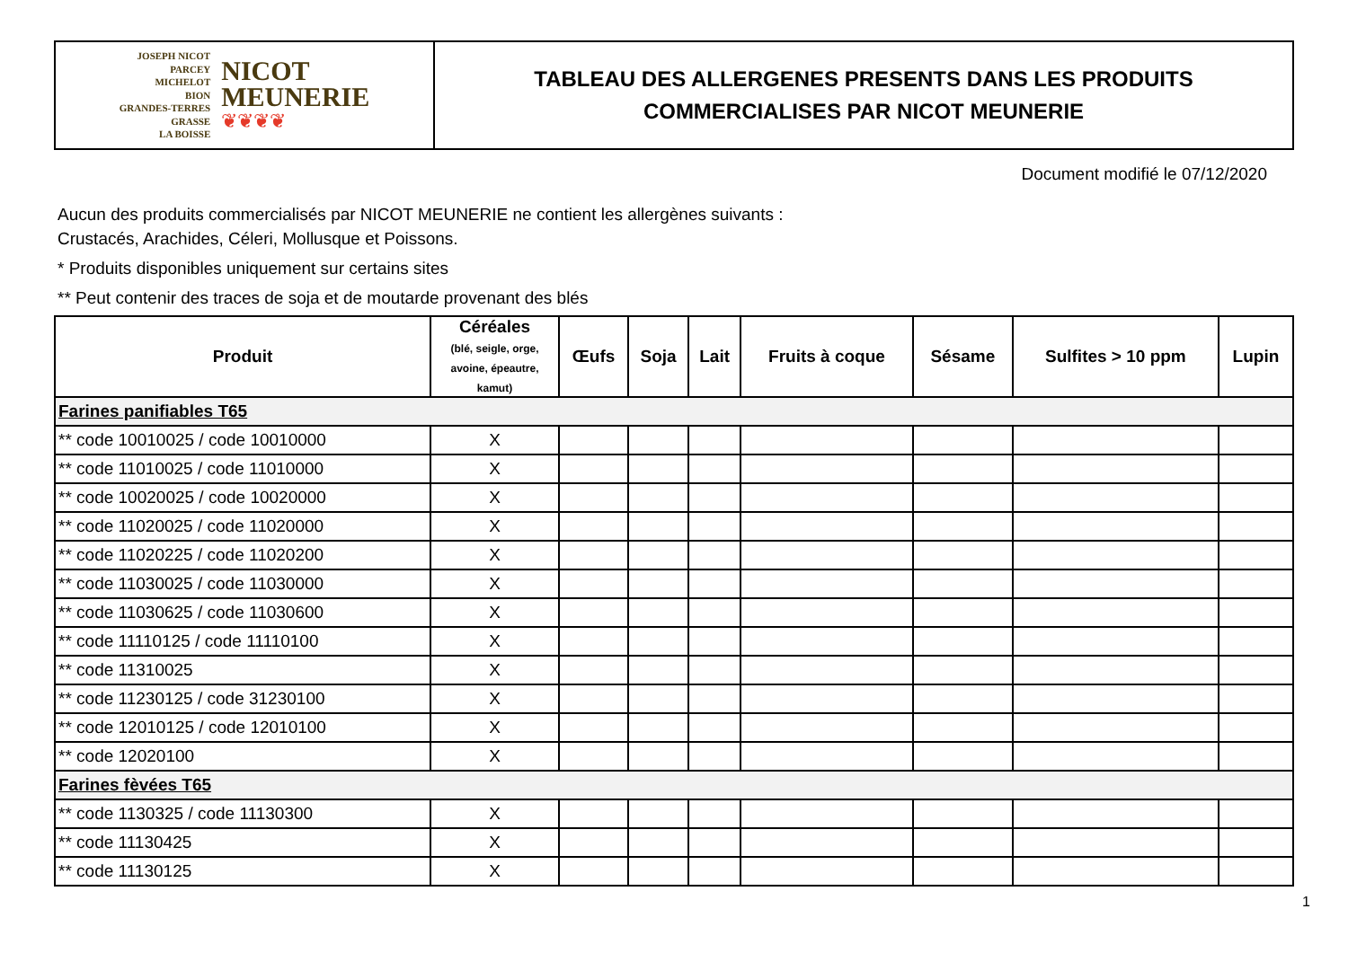JOSEPH NICOT
PARCEY
MICHELOT
BION
GRANDES-TERRES
GRASSE
LA BOISSE
NICOT
MEUNERIE
❦❦❦❦
TABLEAU DES ALLERGENES PRESENTS DANS LES PRODUITS
COMMERCIALISES PAR NICOT MEUNERIE
Document modifié le 07/12/2020
Aucun des produits commercialisés par NICOT MEUNERIE ne contient les allergènes suivants :
Crustacés, Arachides, Céleri, Mollusque et Poissons.
* Produits disponibles uniquement sur certains sites
** Peut contenir des traces de soja et de moutarde provenant des blés
| Produit | Céréales (blé, seigle, orge, avoine, épeautre, kamut) | Œufs | Soja | Lait | Fruits à coque | Sésame | Sulfites > 10 ppm | Lupin |
| --- | --- | --- | --- | --- | --- | --- | --- | --- |
| Farines panifiables T65 | | | | | | | | |
| ** code 10010025 / code 10010000 | X | | | | | | | |
| ** code 11010025 / code 11010000 | X | | | | | | | |
| ** code 10020025 / code 10020000 | X | | | | | | | |
| ** code 11020025 / code 11020000 | X | | | | | | | |
| ** code 11020225 / code 11020200 | X | | | | | | | |
| ** code 11030025 / code 11030000 | X | | | | | | | |
| ** code 11030625 / code 11030600 | X | | | | | | | |
| ** code 11110125 / code 11110100 | X | | | | | | | |
| ** code 11310025 | X | | | | | | | |
| ** code 11230125 / code 31230100 | X | | | | | | | |
| ** code 12010125 / code 12010100 | X | | | | | | | |
| ** code 12020100 | X | | | | | | | |
| Farines fèvées T65 | | | | | | | | |
| ** code 1130325 / code 11130300 | X | | | | | | | |
| ** code 11130425 | X | | | | | | | |
| ** code 11130125 | X | | | | | | | |
1